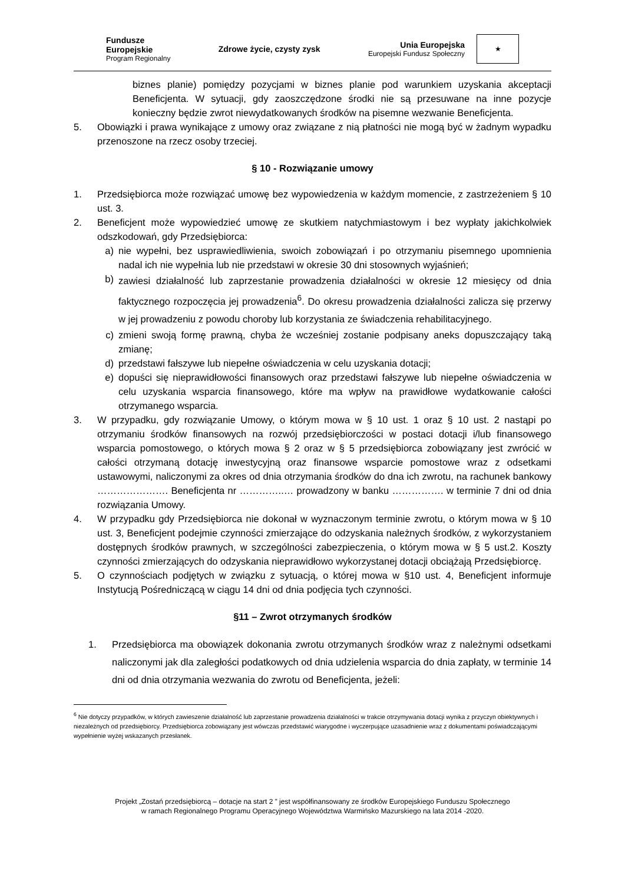Fundusze
Europejskie
Program Regionalny
Zdrowe życie, czysty zysk
Unia Europejska
Europejski Fundusz Społeczny
★
biznes planie) pomiędzy pozycjami w biznes planie pod warunkiem uzyskania akceptacji Beneficjenta. W sytuacji, gdy zaoszczędzone środki nie są przesuwane na inne pozycje konieczny będzie zwrot niewydatkowanych środków na pisemne wezwanie Beneficjenta.
5. Obowiązki i prawa wynikające z umowy oraz związane z nią płatności nie mogą być w żadnym wypadku przenoszone na rzecz osoby trzeciej.
§ 10 - Rozwiązanie umowy
1. Przedsiębiorca może rozwiązać umowę bez wypowiedzenia w każdym momencie, z zastrzeżeniem § 10 ust. 3.
2. Beneficjent może wypowiedzieć umowę ze skutkiem natychmiastowym i bez wypłaty jakichkolwiek odszkodowań, gdy Przedsiębiorca:
a) nie wypełni, bez usprawiedliwienia, swoich zobowiązań i po otrzymaniu pisemnego upomnienia nadal ich nie wypełnia lub nie przedstawi w okresie 30 dni stosownych wyjaśnień;
b)
zawiesi działalność lub zaprzestanie prowadzenia działalności w okresie 12 miesięcy od dnia faktycznego rozpoczęcia jej prowadzenia<sup>6</sup>. Do okresu prowadzenia działalności zalicza się przerwy w jej prowadzeniu z powodu choroby lub korzystania ze świadczenia rehabilitacyjnego.
c) zmieni swoją formę prawną, chyba że wcześniej zostanie podpisany aneks dopuszczający taką zmianę;
d) przedstawi fałszywe lub niepełne oświadczenia w celu uzyskania dotacji;
e) dopuści się nieprawidłowości finansowych oraz przedstawi fałszywe lub niepełne oświadczenia w celu uzyskania wsparcia finansowego, które ma wpływ na prawidłowe wydatkowanie całości otrzymanego wsparcia.
3. W przypadku, gdy rozwiązanie Umowy, o którym mowa w § 10 ust. 1 oraz § 10 ust. 2 nastąpi po otrzymaniu środków finansowych na rozwój przedsiębiorczości w postaci dotacji i/lub finansowego wsparcia pomostowego, o których mowa § 2 oraz w § 5 przedsiębiorca zobowiązany jest zwrócić w całości otrzymaną dotację inwestycyjną oraz finansowe wsparcie pomostowe wraz z odsetkami ustawowymi, naliczonymi za okres od dnia otrzymania środków do dna ich zwrotu, na rachunek bankowy …………………. Beneficjenta nr …………..… prowadzony w banku ……………. w terminie 7 dni od dnia rozwiązania Umowy.
4. W przypadku gdy Przedsiębiorca nie dokonał w wyznaczonym terminie zwrotu, o którym mowa w § 10 ust. 3, Beneficjent podejmie czynności zmierzające do odzyskania należnych środków, z wykorzystaniem dostępnych środków prawnych, w szczególności zabezpieczenia, o którym mowa w § 5 ust.2. Koszty czynności zmierzających do odzyskania nieprawidłowo wykorzystanej dotacji obciążają Przedsiębiorcę.
5. O czynnościach podjętych w związku z sytuacją, o której mowa w §10 ust. 4, Beneficjent informuje Instytucją Pośredniczącą w ciągu 14 dni od dnia podjęcia tych czynności.
§11 – Zwrot otrzymanych środków
1. Przedsiębiorca ma obowiązek dokonania zwrotu otrzymanych środków wraz z należnymi odsetkami naliczonymi jak dla zaległości podatkowych od dnia udzielenia wsparcia do dnia zapłaty, w terminie 14 dni od dnia otrzymania wezwania do zwrotu od Beneficjenta, jeżeli:
<sup>6</sup> Nie dotyczy przypadków, w których zawieszenie działalność lub zaprzestanie prowadzenia działalności w trakcie otrzymywania dotacji wynika z przyczyn obiektywnych i niezależnych od przedsiębiorcy. Przedsiębiorca zobowiązany jest wówczas przedstawić wiarygodne i wyczerpujące uzasadnienie wraz z dokumentami poświadczającymi wypełnienie wyżej wskazanych przesłanek.
Projekt „Zostań przedsiębiorcą – dotacje na start 2 ” jest współfinansowany ze środków Europejskiego Funduszu Społecznego
w ramach Regionalnego Programu Operacyjnego Województwa Warmińsko Mazurskiego na lata 2014 -2020.